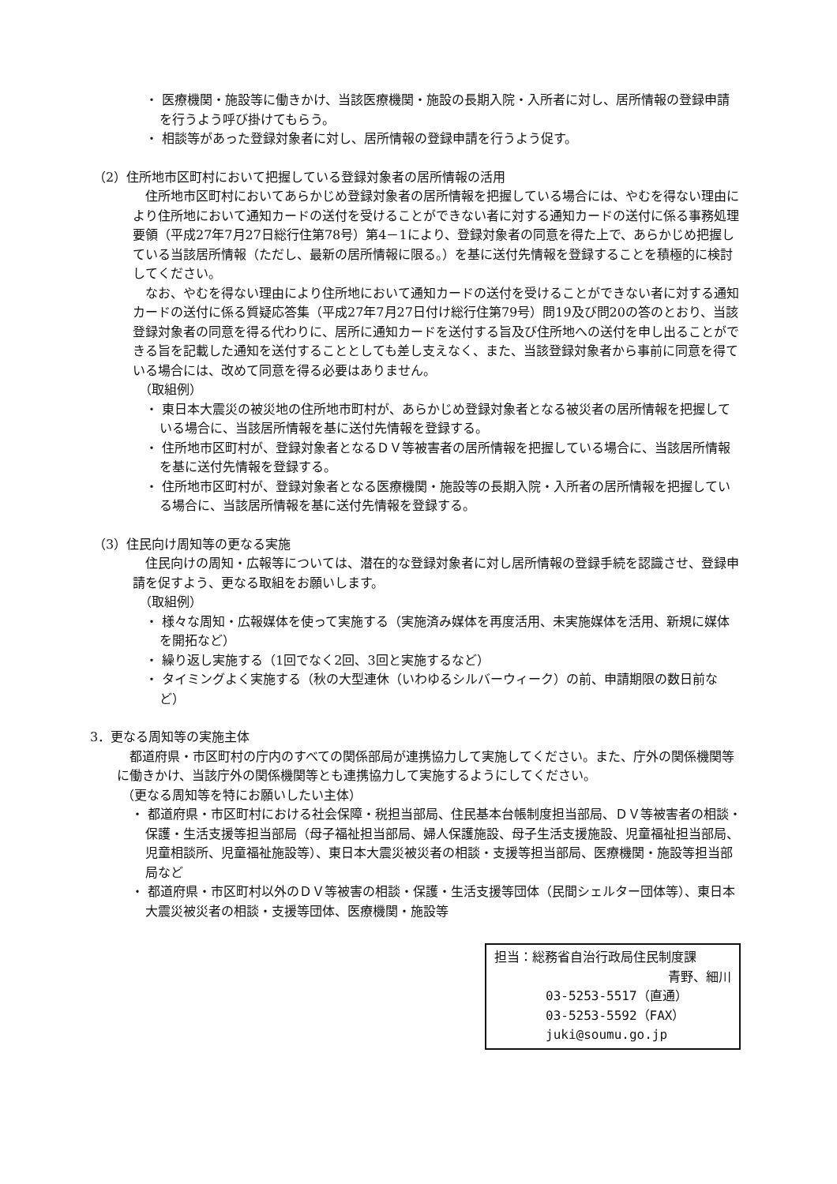・ 医療機関・施設等に働きかけ、当該医療機関・施設の長期入院・入所者に対し、居所情報の登録申請を行うよう呼び掛けてもらう。
・ 相談等があった登録対象者に対し、居所情報の登録申請を行うよう促す。
（2）住所地市区町村において把握している登録対象者の居所情報の活用
住所地市区町村においてあらかじめ登録対象者の居所情報を把握している場合には、やむを得ない理由により住所地において通知カードの送付を受けることができない者に対する通知カードの送付に係る事務処理要領（平成27年7月27日総行住第78号）第4－1により、登録対象者の同意を得た上で、あらかじめ把握している当該居所情報（ただし、最新の居所情報に限る。）を基に送付先情報を登録することを積極的に検討してください。
なお、やむを得ない理由により住所地において通知カードの送付を受けることができない者に対する通知カードの送付に係る質疑応答集（平成27年7月27日付け総行住第79号）問19及び問20の答のとおり、当該登録対象者の同意を得る代わりに、居所に通知カードを送付する旨及び住所地への送付を申し出ることができる旨を記載した通知を送付することとしても差し支えなく、また、当該登録対象者から事前に同意を得ている場合には、改めて同意を得る必要はありません。
（取組例）
・ 東日本大震災の被災地の住所地市町村が、あらかじめ登録対象者となる被災者の居所情報を把握している場合に、当該居所情報を基に送付先情報を登録する。
・ 住所地市区町村が、登録対象者となるＤＶ等被害者の居所情報を把握している場合に、当該居所情報を基に送付先情報を登録する。
・ 住所地市区町村が、登録対象者となる医療機関・施設等の長期入院・入所者の居所情報を把握している場合に、当該居所情報を基に送付先情報を登録する。
（3）住民向け周知等の更なる実施
住民向けの周知・広報等については、潜在的な登録対象者に対し居所情報の登録手続を認識させ、登録申請を促すよう、更なる取組をお願いします。
（取組例）
・ 様々な周知・広報媒体を使って実施する（実施済み媒体を再度活用、未実施媒体を活用、新規に媒体を開拓など）
・ 繰り返し実施する（1回でなく2回、3回と実施するなど）
・ タイミングよく実施する（秋の大型連休（いわゆるシルバーウィーク）の前、申請期限の数日前など）
3．更なる周知等の実施主体
都道府県・市区町村の庁内のすべての関係部局が連携協力して実施してください。また、庁外の関係機関等に働きかけ、当該庁外の関係機関等とも連携協力して実施するようにしてください。
（更なる周知等を特にお願いしたい主体）
・ 都道府県・市区町村における社会保障・税担当部局、住民基本台帳制度担当部局、ＤＶ等被害者の相談・保護・生活支援等担当部局（母子福祉担当部局、婦人保護施設、母子生活支援施設、児童福祉担当部局、児童相談所、児童福祉施設等）、東日本大震災被災者の相談・支援等担当部局、医療機関・施設等担当部局など
・ 都道府県・市区町村以外のＤＶ等被害の相談・保護・生活支援等団体（民間シェルター団体等）、東日本大震災被災者の相談・支援等団体、医療機関・施設等
担当：総務省自治行政局住民制度課
青野、細川
03-5253-5517（直通）
03-5253-5592（FAX）
juki@soumu.go.jp